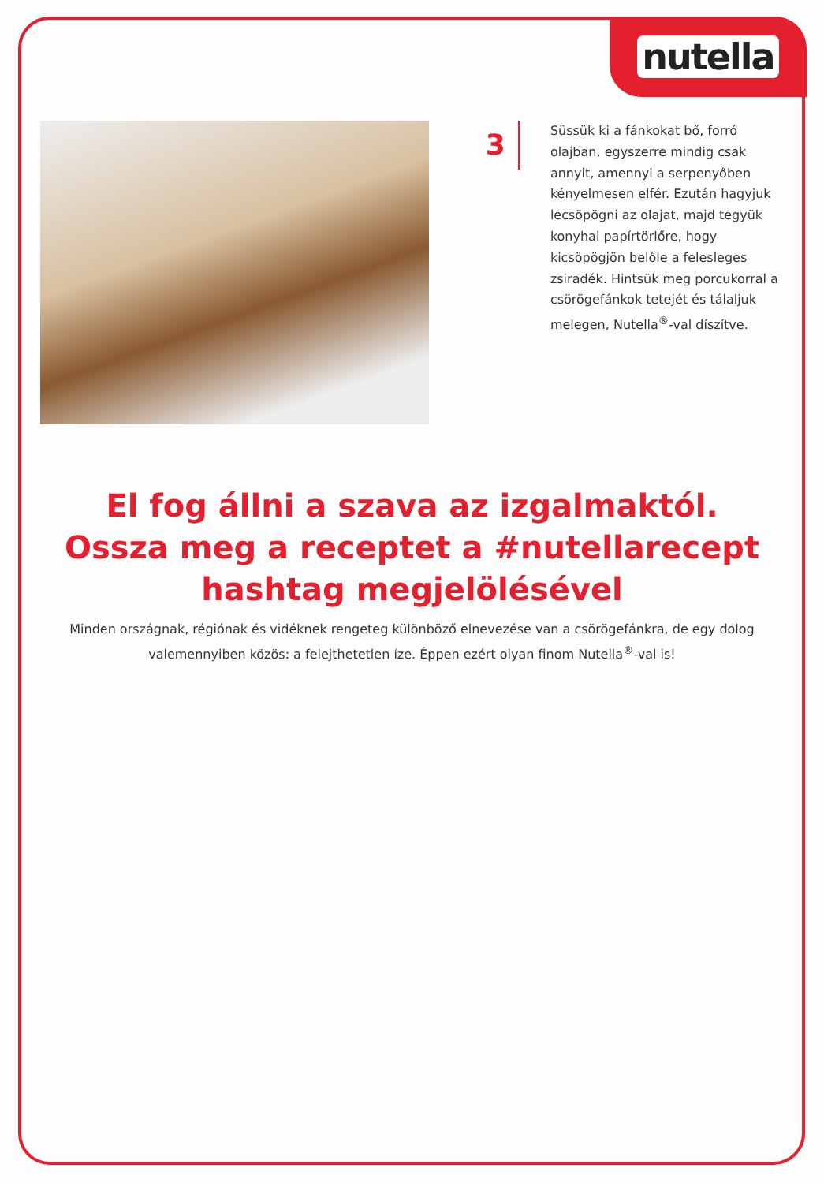nutella
3
Süssük ki a fánkokat bő, forró olajban, egyszerre mindig csak annyit, amennyi a serpenyőben kényelmesen elfér. Ezután hagyjuk lecsöpögni az olajat, majd tegyük konyhai papírtörlőre, hogy kicsöpögjön belőle a felesleges zsiradék. Hintsük meg porcukorral a csörögefánkok tetejét és tálaljuk melegen, Nutella<sup>®</sup>-val díszítve.
El fog állni a szava az izgalmaktól.
Ossza meg a receptet a #nutellarecept
hashtag megjelölésével
Minden országnak, régiónak és vidéknek rengeteg különböző elnevezése van a csörögefánkra, de egy dolog valemennyiben közös: a felejthetetlen íze. Éppen ezért olyan finom Nutella<sup>®</sup>-val is!